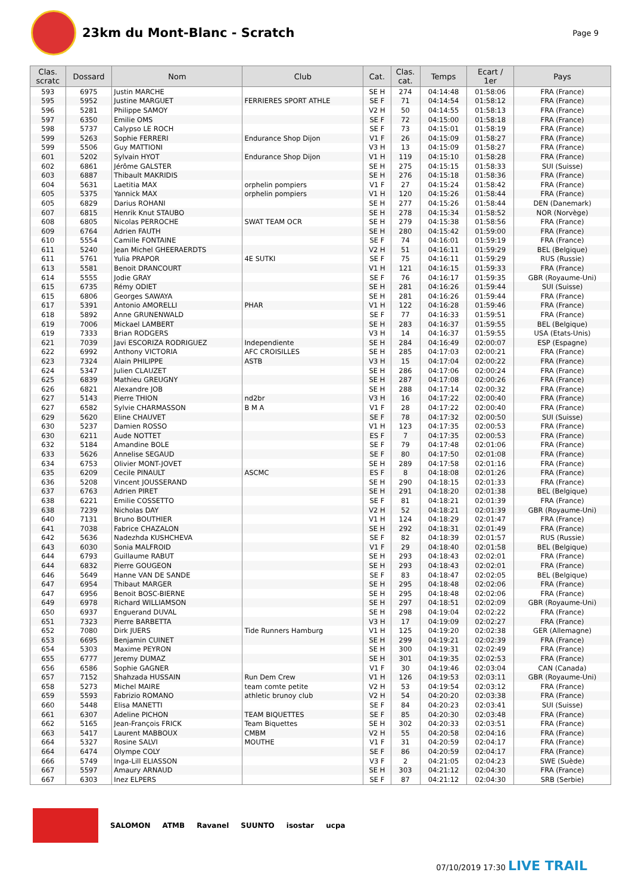23km du Mont-Blanc - Scratch
Page 9
| Clas. scratc | Dossard | Nom | Club | Cat. | Clas. cat. | Temps | Ecart / 1er | Pays |
| --- | --- | --- | --- | --- | --- | --- | --- | --- |
| 593 | 6975 | Justin MARCHE | | SE H | 274 | 04:14:48 | 01:58:06 | FRA (France) |
| 595 | 5952 | Justine MARGUET | FERRIERES SPORT ATHLE | SE F | 71 | 04:14:54 | 01:58:12 | FRA (France) |
| 596 | 5281 | Philippe SAMOY | | V2 H | 50 | 04:14:55 | 01:58:13 | FRA (France) |
| 597 | 6350 | Emilie OMS | | SE F | 72 | 04:15:00 | 01:58:18 | FRA (France) |
| 598 | 5737 | Calypso LE ROCH | | SE F | 73 | 04:15:01 | 01:58:19 | FRA (France) |
| 599 | 5263 | Sophie FERRERI | Endurance Shop Dijon | V1 F | 26 | 04:15:09 | 01:58:27 | FRA (France) |
| 599 | 5506 | Guy MATTIONI | | V3 H | 13 | 04:15:09 | 01:58:27 | FRA (France) |
| 601 | 5202 | Sylvain HYOT | Endurance Shop Dijon | V1 H | 119 | 04:15:10 | 01:58:28 | FRA (France) |
| 602 | 6861 | Jérôme GALSTER | | SE H | 275 | 04:15:15 | 01:58:33 | SUI (Suisse) |
| 603 | 6887 | Thibault MAKRIDIS | | SE H | 276 | 04:15:18 | 01:58:36 | FRA (France) |
| 604 | 5631 | Laetitia MAX | orphelin pompiers | V1 F | 27 | 04:15:24 | 01:58:42 | FRA (France) |
| 605 | 5375 | Yannick MAX | orphelin pompiers | V1 H | 120 | 04:15:26 | 01:58:44 | FRA (France) |
| 605 | 6829 | Darius ROHANI | | SE H | 277 | 04:15:26 | 01:58:44 | DEN (Danemark) |
| 607 | 6815 | Henrik Knut STAUBO | | SE H | 278 | 04:15:34 | 01:58:52 | NOR (Norvège) |
| 608 | 6805 | Nicolas PERROCHE | SWAT TEAM OCR | SE H | 279 | 04:15:38 | 01:58:56 | FRA (France) |
| 609 | 6764 | Adrien FAUTH | | SE H | 280 | 04:15:42 | 01:59:00 | FRA (France) |
| 610 | 5554 | Camille FONTAINE | | SE F | 74 | 04:16:01 | 01:59:19 | FRA (France) |
| 611 | 5240 | Jean Michel GHEERAERDTS | | V2 H | 51 | 04:16:11 | 01:59:29 | BEL (Belgique) |
| 611 | 5761 | Yulia PRAPOR | 4E SUTKI | SE F | 75 | 04:16:11 | 01:59:29 | RUS (Russie) |
| 613 | 5581 | Benoit DRANCOURT | | V1 H | 121 | 04:16:15 | 01:59:33 | FRA (France) |
| 614 | 5555 | Jodie GRAY | | SE F | 76 | 04:16:17 | 01:59:35 | GBR (Royaume-Uni) |
| 615 | 6735 | Rémy ODIET | | SE H | 281 | 04:16:26 | 01:59:44 | SUI (Suisse) |
| 615 | 6806 | Georges SAWAYA | | SE H | 281 | 04:16:26 | 01:59:44 | FRA (France) |
| 617 | 5391 | Antonio AMORELLI | PHAR | V1 H | 122 | 04:16:28 | 01:59:46 | FRA (France) |
| 618 | 5892 | Anne GRUNENWALD | | SE F | 77 | 04:16:33 | 01:59:51 | FRA (France) |
| 619 | 7006 | Mickael LAMBERT | | SE H | 283 | 04:16:37 | 01:59:55 | BEL (Belgique) |
| 619 | 7333 | Brian RODGERS | | V3 H | 14 | 04:16:37 | 01:59:55 | USA (Etats-Unis) |
| 621 | 7039 | Javi ESCORIZA RODRIGUEZ | Independiente | SE H | 284 | 04:16:49 | 02:00:07 | ESP (Espagne) |
| 622 | 6992 | Anthony VICTORIA | AFC CROISILLES | SE H | 285 | 04:17:03 | 02:00:21 | FRA (France) |
| 623 | 7324 | Alain PHILIPPE | ASTB | V3 H | 15 | 04:17:04 | 02:00:22 | FRA (France) |
| 624 | 5347 | Julien CLAUZET | | SE H | 286 | 04:17:06 | 02:00:24 | FRA (France) |
| 625 | 6839 | Mathieu GREUGNY | | SE H | 287 | 04:17:08 | 02:00:26 | FRA (France) |
| 626 | 6821 | Alexandre JOB | | SE H | 288 | 04:17:14 | 02:00:32 | FRA (France) |
| 627 | 5143 | Pierre THION | nd2br | V3 H | 16 | 04:17:22 | 02:00:40 | FRA (France) |
| 627 | 6582 | Sylvie CHARMASSON | B M A | V1 F | 28 | 04:17:22 | 02:00:40 | FRA (France) |
| 629 | 5620 | Eline CHAUVET | | SE F | 78 | 04:17:32 | 02:00:50 | SUI (Suisse) |
| 630 | 5237 | Damien ROSSO | | V1 H | 123 | 04:17:35 | 02:00:53 | FRA (France) |
| 630 | 6211 | Aude NOTTET | | ES F | 7 | 04:17:35 | 02:00:53 | FRA (France) |
| 632 | 5184 | Amandine BOLE | | SE F | 79 | 04:17:48 | 02:01:06 | FRA (France) |
| 633 | 5626 | Annelise SEGAUD | | SE F | 80 | 04:17:50 | 02:01:08 | FRA (France) |
| 634 | 6753 | Olivier MONT-JOVET | | SE H | 289 | 04:17:58 | 02:01:16 | FRA (France) |
| 635 | 6209 | Cecile PINAULT | ASCMC | ES F | 8 | 04:18:08 | 02:01:26 | FRA (France) |
| 636 | 5208 | Vincent JOUSSERAND | | SE H | 290 | 04:18:15 | 02:01:33 | FRA (France) |
| 637 | 6763 | Adrien PIRET | | SE H | 291 | 04:18:20 | 02:01:38 | BEL (Belgique) |
| 638 | 6221 | Emilie COSSETTO | | SE F | 81 | 04:18:21 | 02:01:39 | FRA (France) |
| 638 | 7239 | Nicholas DAY | | V2 H | 52 | 04:18:21 | 02:01:39 | GBR (Royaume-Uni) |
| 640 | 7131 | Bruno BOUTHIER | | V1 H | 124 | 04:18:29 | 02:01:47 | FRA (France) |
| 641 | 7038 | Fabrice CHAZALON | | SE H | 292 | 04:18:31 | 02:01:49 | FRA (France) |
| 642 | 5636 | Nadezhda KUSHCHEVA | | SE F | 82 | 04:18:39 | 02:01:57 | RUS (Russie) |
| 643 | 6030 | Sonia MALFROID | | V1 F | 29 | 04:18:40 | 02:01:58 | BEL (Belgique) |
| 644 | 6793 | Guillaume RABUT | | SE H | 293 | 04:18:43 | 02:02:01 | FRA (France) |
| 644 | 6832 | Pierre GOUGEON | | SE H | 293 | 04:18:43 | 02:02:01 | FRA (France) |
| 646 | 5649 | Hanne VAN DE SANDE | | SE F | 83 | 04:18:47 | 02:02:05 | BEL (Belgique) |
| 647 | 6954 | Thibaut MARGER | | SE H | 295 | 04:18:48 | 02:02:06 | FRA (France) |
| 647 | 6956 | Benoit BOSC-BIERNE | | SE H | 295 | 04:18:48 | 02:02:06 | FRA (France) |
| 649 | 6978 | Richard WILLIAMSON | | SE H | 297 | 04:18:51 | 02:02:09 | GBR (Royaume-Uni) |
| 650 | 6937 | Enguerand DUVAL | | SE H | 298 | 04:19:04 | 02:02:22 | FRA (France) |
| 651 | 7323 | Pierre BARBETTA | | V3 H | 17 | 04:19:09 | 02:02:27 | FRA (France) |
| 652 | 7080 | Dirk JUERS | Tide Runners Hamburg | V1 H | 125 | 04:19:20 | 02:02:38 | GER (Allemagne) |
| 653 | 6695 | Benjamin CUINET | | SE H | 299 | 04:19:21 | 02:02:39 | FRA (France) |
| 654 | 5303 | Maxime PEYRON | | SE H | 300 | 04:19:31 | 02:02:49 | FRA (France) |
| 655 | 6777 | Jeremy DUMAZ | | SE H | 301 | 04:19:35 | 02:02:53 | FRA (France) |
| 656 | 6586 | Sophie GAGNER | | V1 F | 30 | 04:19:46 | 02:03:04 | CAN (Canada) |
| 657 | 7152 | Shahzada HUSSAIN | Run Dem Crew | V1 H | 126 | 04:19:53 | 02:03:11 | GBR (Royaume-Uni) |
| 658 | 5273 | Michel MAIRE | team comte petite | V2 H | 53 | 04:19:54 | 02:03:12 | FRA (France) |
| 659 | 5593 | Fabrizio ROMANO | athletic brunoy club | V2 H | 54 | 04:20:20 | 02:03:38 | FRA (France) |
| 660 | 5448 | Elisa MANETTI | | SE F | 84 | 04:20:23 | 02:03:41 | SUI (Suisse) |
| 661 | 6307 | Adeline PICHON | TEAM BIQUETTES | SE F | 85 | 04:20:30 | 02:03:48 | FRA (France) |
| 662 | 5165 | Jean-François FRICK | Team Biquettes | SE H | 302 | 04:20:33 | 02:03:51 | FRA (France) |
| 663 | 5417 | Laurent MABBOUX | CMBM | V2 H | 55 | 04:20:58 | 02:04:16 | FRA (France) |
| 664 | 5327 | Rosine SALVI | MOUTHE | V1 F | 31 | 04:20:59 | 02:04:17 | FRA (France) |
| 664 | 6474 | Olympe COLY | | SE F | 86 | 04:20:59 | 02:04:17 | FRA (France) |
| 666 | 5749 | Inga-Lill ELIASSON | | V3 F | 2 | 04:21:05 | 02:04:23 | SWE (Suède) |
| 667 | 5597 | Amaury ARNAUD | | SE H | 303 | 04:21:12 | 02:04:30 | FRA (France) |
| 667 | 6303 | Inez ELPERS | | SE F | 87 | 04:21:12 | 02:04:30 | SRB (Serbie) |
SALOMON ATMB Ravanel SUUNTO isostar ucpa
07/10/2019 17:30 LIVE TRAIL